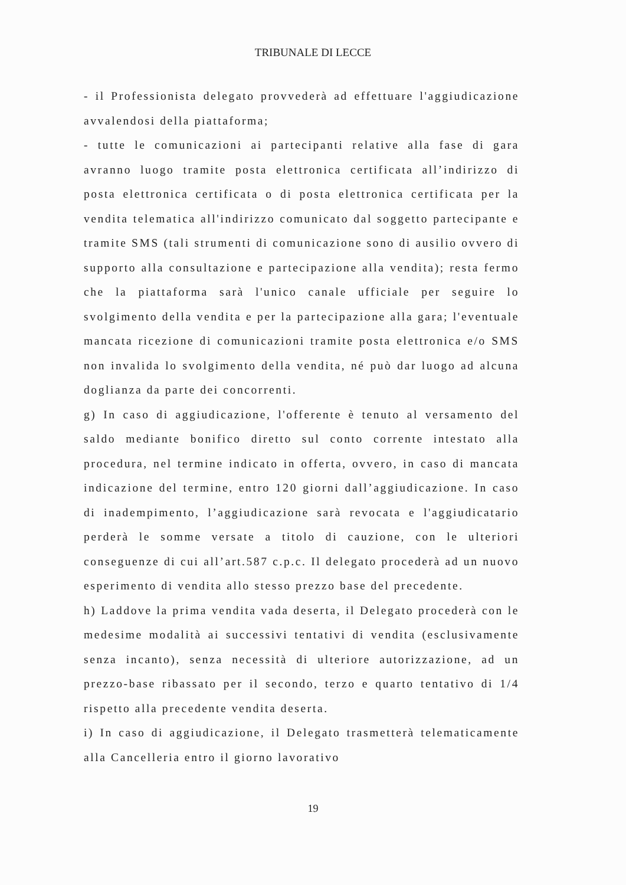TRIBUNALE DI LECCE
- il Professionista delegato provvederà ad effettuare l'aggiudicazione avvalendosi della piattaforma;
- tutte le comunicazioni ai partecipanti relative alla fase di gara avranno luogo tramite posta elettronica certificata all’indirizzo di posta elettronica certificata o di posta elettronica certificata per la vendita telematica all'indirizzo comunicato dal soggetto partecipante e tramite SMS (tali strumenti di comunicazione sono di ausilio ovvero di supporto alla consultazione e partecipazione alla vendita); resta fermo che la piattaforma sarà l'unico canale ufficiale per seguire lo svolgimento della vendita e per la partecipazione alla gara; l'eventuale mancata ricezione di comunicazioni tramite posta elettronica e/o SMS non invalida lo svolgimento della vendita, né può dar luogo ad alcuna doglianza da parte dei concorrenti.
g) In caso di aggiudicazione, l'offerente è tenuto al versamento del saldo mediante bonifico diretto sul conto corrente intestato alla procedura, nel termine indicato in offerta, ovvero, in caso di mancata indicazione del termine, entro 120 giorni dall’aggiudicazione. In caso di inadempimento, l’aggiudicazione sarà revocata e l'aggiudicatario perderà le somme versate a titolo di cauzione, con le ulteriori conseguenze di cui all’art.587 c.p.c. Il delegato procederà ad un nuovo esperimento di vendita allo stesso prezzo base del precedente.
h) Laddove la prima vendita vada deserta, il Delegato procederà con le medesime modalità ai successivi tentativi di vendita (esclusivamente senza incanto), senza necessità di ulteriore autorizzazione, ad un prezzo-base ribassato per il secondo, terzo e quarto tentativo di 1/4 rispetto alla precedente vendita deserta.
i) In caso di aggiudicazione, il Delegato trasmetterà telematicamente alla Cancelleria entro il giorno lavorativo
19